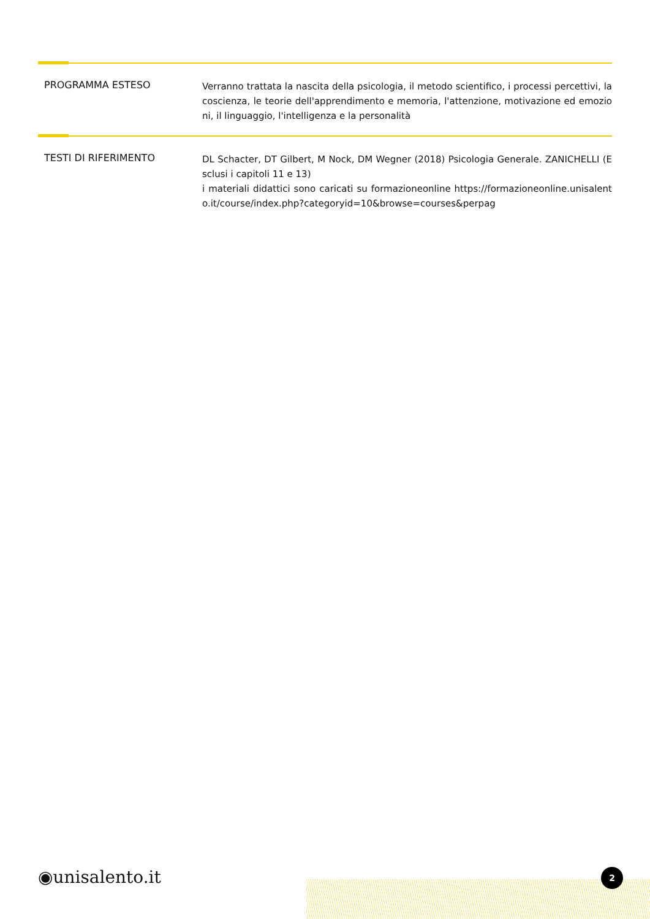PROGRAMMA ESTESO
Verranno trattata la nascita della psicologia, il metodo scientifico, i processi percettivi, la coscienza, le teorie dell'apprendimento e memoria, l'attenzione, motivazione ed emozioni, il linguaggio, l'intelligenza e la personalità
TESTI DI RIFERIMENTO
DL Schacter, DT Gilbert, M Nock, DM Wegner (2018) Psicologia Generale. ZANICHELLI (Esclusi i capitoli 11 e 13)
i materiali didattici sono caricati su formazioneonline https://formazioneonline.unisalento.it/course/index.php?categoryid=10&browse=courses&perpag
◉unisalento.it 2